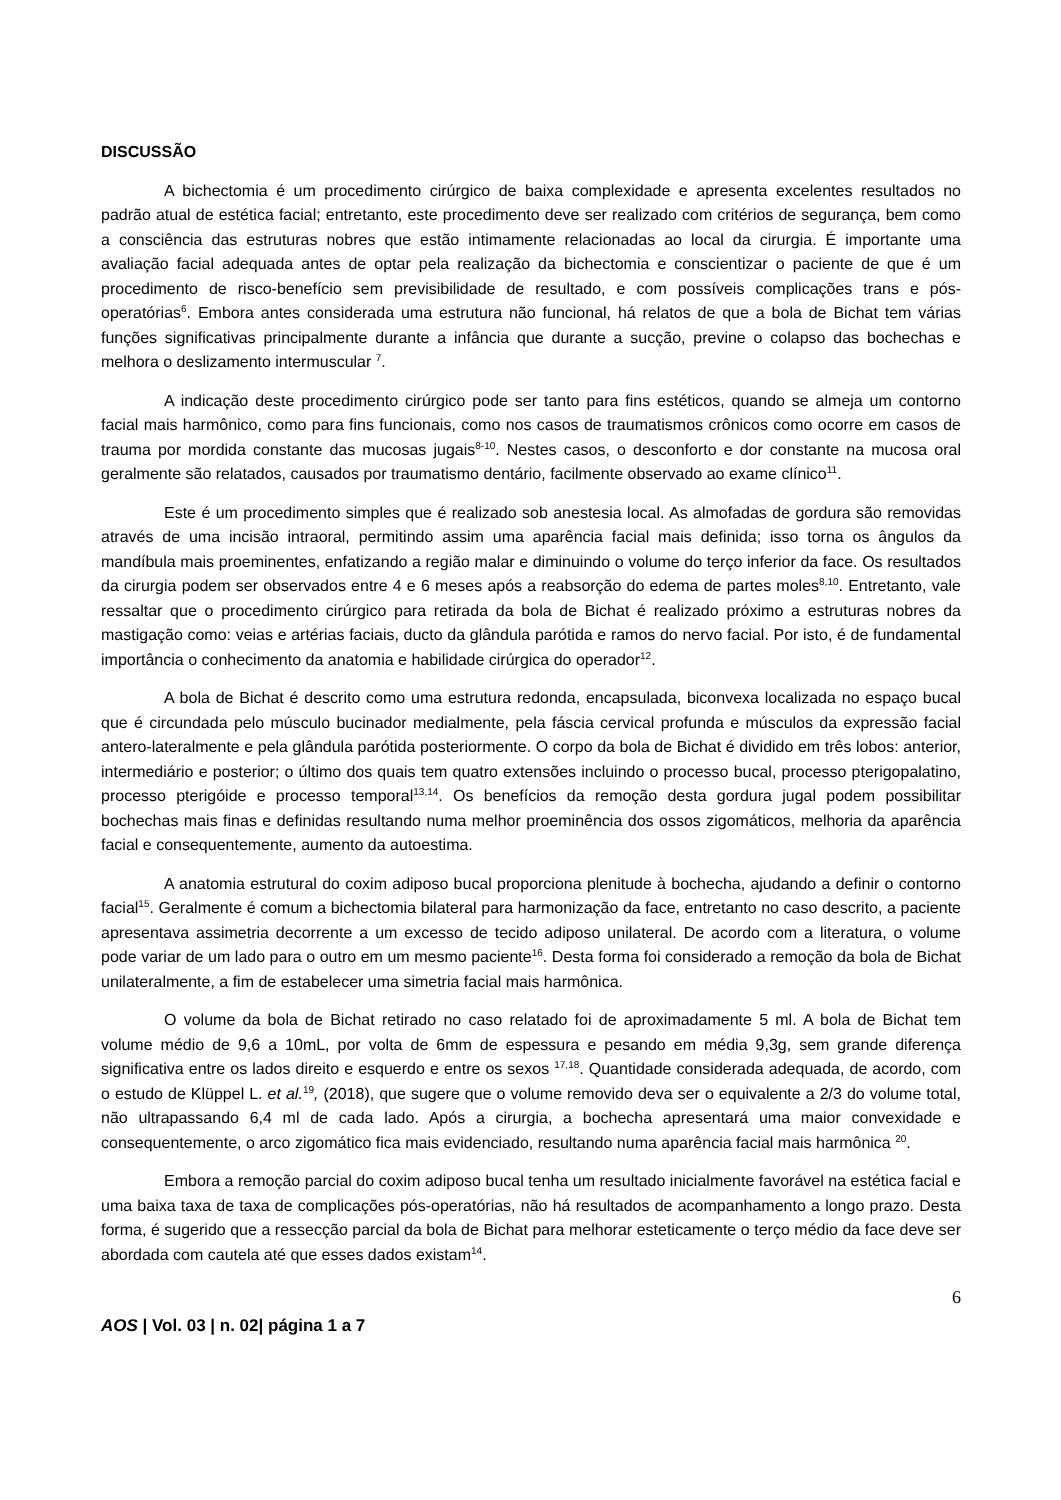DISCUSSÃO
A bichectomia é um procedimento cirúrgico de baixa complexidade e apresenta excelentes resultados no padrão atual de estética facial; entretanto, este procedimento deve ser realizado com critérios de segurança, bem como a consciência das estruturas nobres que estão intimamente relacionadas ao local da cirurgia. É importante uma avaliação facial adequada antes de optar pela realização da bichectomia e conscientizar o paciente de que é um procedimento de risco-benefício sem previsibilidade de resultado, e com possíveis complicações trans e pós-operatórias<sup>6</sup>. Embora antes considerada uma estrutura não funcional, há relatos de que a bola de Bichat tem várias funções significativas principalmente durante a infância que durante a sucção, previne o colapso das bochechas e melhora o deslizamento intermuscular <sup>7</sup>.
A indicação deste procedimento cirúrgico pode ser tanto para fins estéticos, quando se almeja um contorno facial mais harmônico, como para fins funcionais, como nos casos de traumatismos crônicos como ocorre em casos de trauma por mordida constante das mucosas jugais<sup>8-10</sup>. Nestes casos, o desconforto e dor constante na mucosa oral geralmente são relatados, causados por traumatismo dentário, facilmente observado ao exame clínico<sup>11</sup>.
Este é um procedimento simples que é realizado sob anestesia local. As almofadas de gordura são removidas através de uma incisão intraoral, permitindo assim uma aparência facial mais definida; isso torna os ângulos da mandíbula mais proeminentes, enfatizando a região malar e diminuindo o volume do terço inferior da face. Os resultados da cirurgia podem ser observados entre 4 e 6 meses após a reabsorção do edema de partes moles<sup>8,10</sup>. Entretanto, vale ressaltar que o procedimento cirúrgico para retirada da bola de Bichat é realizado próximo a estruturas nobres da mastigação como: veias e artérias faciais, ducto da glândula parótida e ramos do nervo facial. Por isto, é de fundamental importância o conhecimento da anatomia e habilidade cirúrgica do operador<sup>12</sup>.
A bola de Bichat é descrito como uma estrutura redonda, encapsulada, biconvexa localizada no espaço bucal que é circundada pelo músculo bucinador medialmente, pela fáscia cervical profunda e músculos da expressão facial antero-lateralmente e pela glândula parótida posteriormente. O corpo da bola de Bichat é dividido em três lobos: anterior, intermediário e posterior; o último dos quais tem quatro extensões incluindo o processo bucal, processo pterigopalatino, processo pterigóide e processo temporal<sup>13,14</sup>. Os benefícios da remoção desta gordura jugal podem possibilitar bochechas mais finas e definidas resultando numa melhor proeminência dos ossos zigomáticos, melhoria da aparência facial e consequentemente, aumento da autoestima.
A anatomia estrutural do coxim adiposo bucal proporciona plenitude à bochecha, ajudando a definir o contorno facial<sup>15</sup>. Geralmente é comum a bichectomia bilateral para harmonização da face, entretanto no caso descrito, a paciente apresentava assimetria decorrente a um excesso de tecido adiposo unilateral. De acordo com a literatura, o volume pode variar de um lado para o outro em um mesmo paciente<sup>16</sup>. Desta forma foi considerado a remoção da bola de Bichat unilateralmente, a fim de estabelecer uma simetria facial mais harmônica.
O volume da bola de Bichat retirado no caso relatado foi de aproximadamente 5 ml. A bola de Bichat tem volume médio de 9,6 a 10mL, por volta de 6mm de espessura e pesando em média 9,3g, sem grande diferença significativa entre os lados direito e esquerdo e entre os sexos <sup>17,18</sup>. Quantidade considerada adequada, de acordo, com o estudo de Klüppel L. et al.<sup>19</sup>, (2018), que sugere que o volume removido deva ser o equivalente a 2/3 do volume total, não ultrapassando 6,4 ml de cada lado. Após a cirurgia, a bochecha apresentará uma maior convexidade e consequentemente, o arco zigomático fica mais evidenciado, resultando numa aparência facial mais harmônica <sup>20</sup>.
Embora a remoção parcial do coxim adiposo bucal tenha um resultado inicialmente favorável na estética facial e uma baixa taxa de taxa de complicações pós-operatórias, não há resultados de acompanhamento a longo prazo. Desta forma, é sugerido que a ressecção parcial da bola de Bichat para melhorar esteticamente o terço médio da face deve ser abordada com cautela até que esses dados existam<sup>14</sup>.
6
AOS | Vol. 03 | n. 02| página 1 a 7